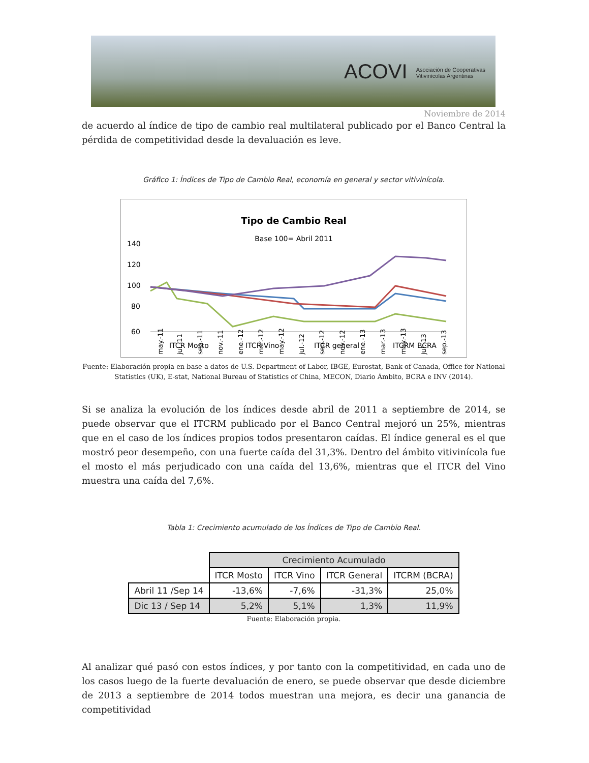ACOVI Asociación de Cooperativas
Vitivinícolas Argentinas
Noviembre de 2014
de acuerdo al índice de tipo de cambio real multilateral publicado por el Banco Central la pérdida de competitividad desde la devaluación es leve.
Gráfico 1: Índices de Tipo de Cambio Real, economía en general y sector vitivinícola.
Tipo de Cambio Real
Base 100= Abril 2011
140
120
100
80
60
may.-11
jul.-11
sep.-11
nov.-11
ene.-12
mar.-12
may.-12
jul.-12
sep.-12
nov.-12
ene.-13
mar.-13
may.-13
jul.-13
sep.-13
ITCR Mosto
ITCR Vino
ITCR general
ITCRM BCRA
Fuente: Elaboración propia en base a datos de U.S. Department of Labor, IBGE, Eurostat, Bank of Canada, Office for National Statistics (UK), E-stat, National Bureau of Statistics of China, MECON, Diario Ámbito, BCRA e INV (2014).
Si se analiza la evolución de los índices desde abril de 2011 a septiembre de 2014, se puede observar que el ITCRM publicado por el Banco Central mejoró un 25%, mientras que en el caso de los índices propios todos presentaron caídas. El índice general es el que mostró peor desempeño, con una fuerte caída del 31,3%. Dentro del ámbito vitivinícola fue el mosto el más perjudicado con una caída del 13,6%, mientras que el ITCR del Vino muestra una caída del 7,6%.
Tabla 1: Crecimiento acumulado de los Índices de Tipo de Cambio Real.
| | Crecimiento Acumulado | | | |
| | ITCR Mosto | ITCR Vino | ITCR General | ITCRM (BCRA) |
| Abril 11 /Sep 14 | -13,6% | -7,6% | -31,3% | 25,0% |
| Dic 13 / Sep 14 | 5,2% | 5,1% | 1,3% | 11,9% |
Fuente: Elaboración propia.
Al analizar qué pasó con estos índices, y por tanto con la competitividad, en cada uno de los casos luego de la fuerte devaluación de enero, se puede observar que desde diciembre de 2013 a septiembre de 2014 todos muestran una mejora, es decir una ganancia de competitividad